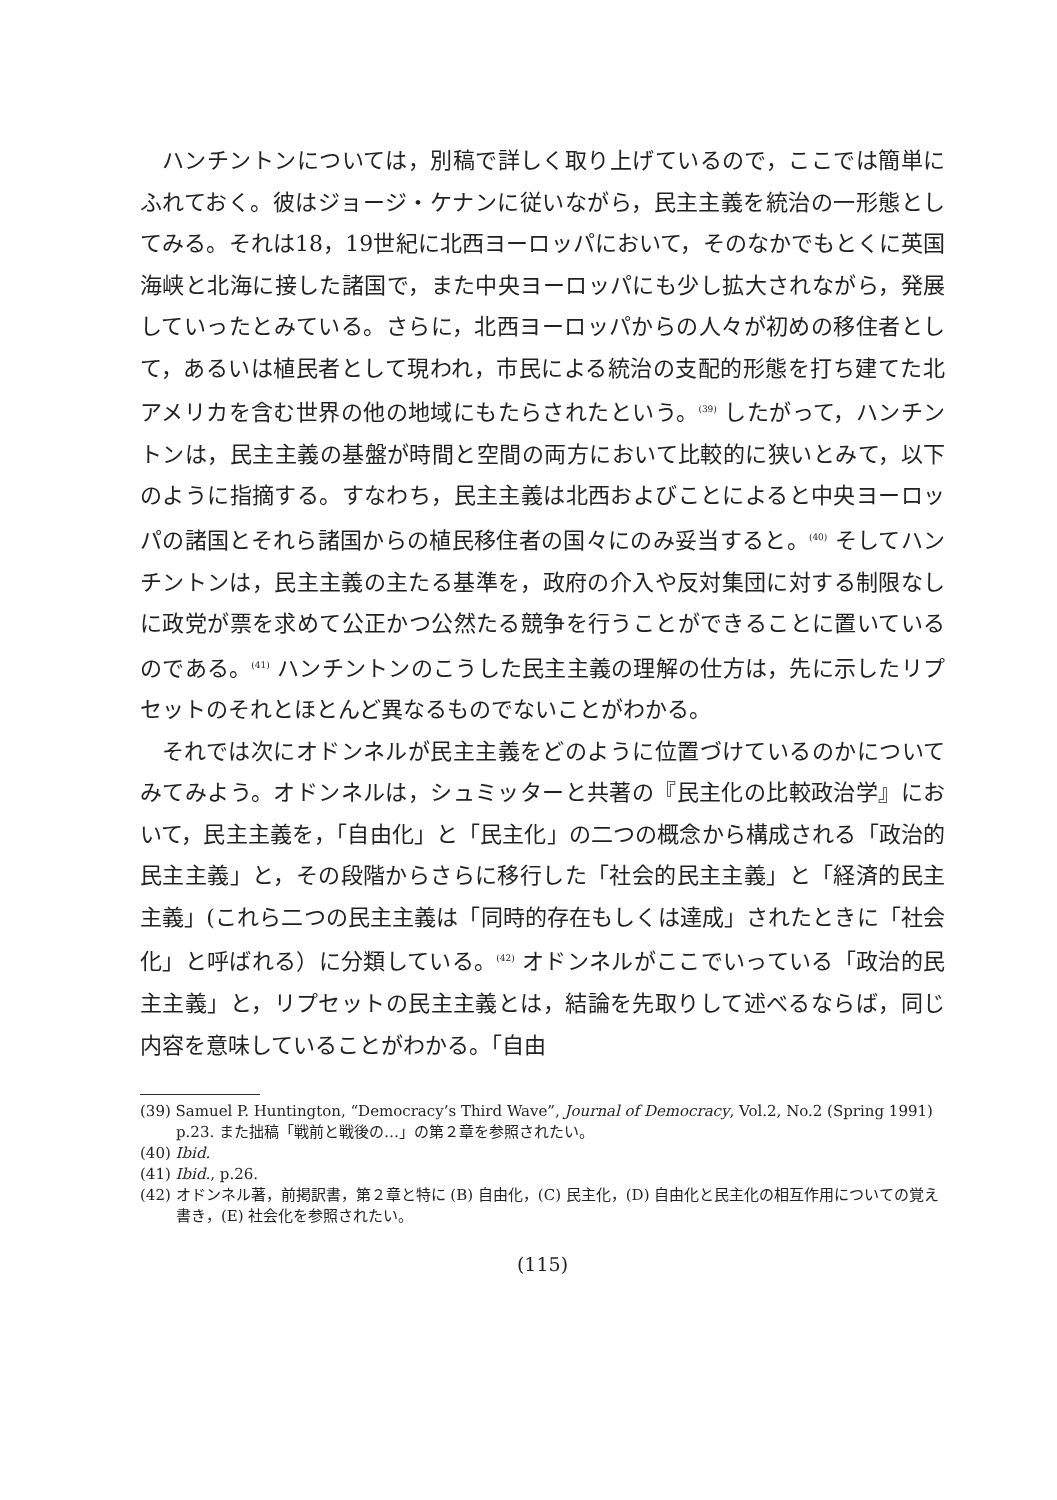ハンチントンについては，別稿で詳しく取り上げているので，ここでは簡単にふれておく。彼はジョージ・ケナンに従いながら，民主主義を統治の一形態としてみる。それは18，19世紀に北西ヨーロッパにおいて，そのなかでもとくに英国海峡と北海に接した諸国で，また中央ヨーロッパにも少し拡大されながら，発展していったとみている。さらに，北西ヨーロッパからの人々が初めの移住者として，あるいは植民者として現われ，市民による統治の支配的形態を打ち建てた北アメリカを含む世界の他の地域にもたらされたという。<sup>(39)</sup> したがって，ハンチントンは，民主主義の基盤が時間と空間の両方において比較的に狭いとみて，以下のように指摘する。すなわち，民主主義は北西およびことによると中央ヨーロッパの諸国とそれら諸国からの植民移住者の国々にのみ妥当すると。<sup>(40)</sup> そしてハンチントンは，民主主義の主たる基準を，政府の介入や反対集団に対する制限なしに政党が票を求めて公正かつ公然たる競争を行うことができることに置いているのである。<sup>(41)</sup> ハンチントンのこうした民主主義の理解の仕方は，先に示したリプセットのそれとほとんど異なるものでないことがわかる。
それでは次にオドンネルが民主主義をどのように位置づけているのかについてみてみよう。オドンネルは，シュミッターと共著の『民主化の比較政治学』において，民主主義を，「自由化」と「民主化」の二つの概念から構成される「政治的民主主義」と，その段階からさらに移行した「社会的民主主義」と「経済的民主主義」(これら二つの民主主義は「同時的存在もしくは達成」されたときに「社会化」と呼ばれる）に分類している。<sup>(42)</sup> オドンネルがここでいっている「政治的民主主義」と，リプセットの民主主義とは，結論を先取りして述べるならば，同じ内容を意味していることがわかる。「自由
(39) Samuel P. Huntington, “Democracy’s Third Wave”, Journal of Democracy, Vol.2, No.2 (Spring 1991) p.23. また拙稿「戦前と戦後の…」の第２章を参照されたい。
(40) Ibid.
(41) Ibid., p.26.
(42) オドンネル著，前掲訳書，第２章と特に (B) 自由化，(C) 民主化，(D) 自由化と民主化の相互作用についての覚え書き，(E) 社会化を参照されたい。
(115)